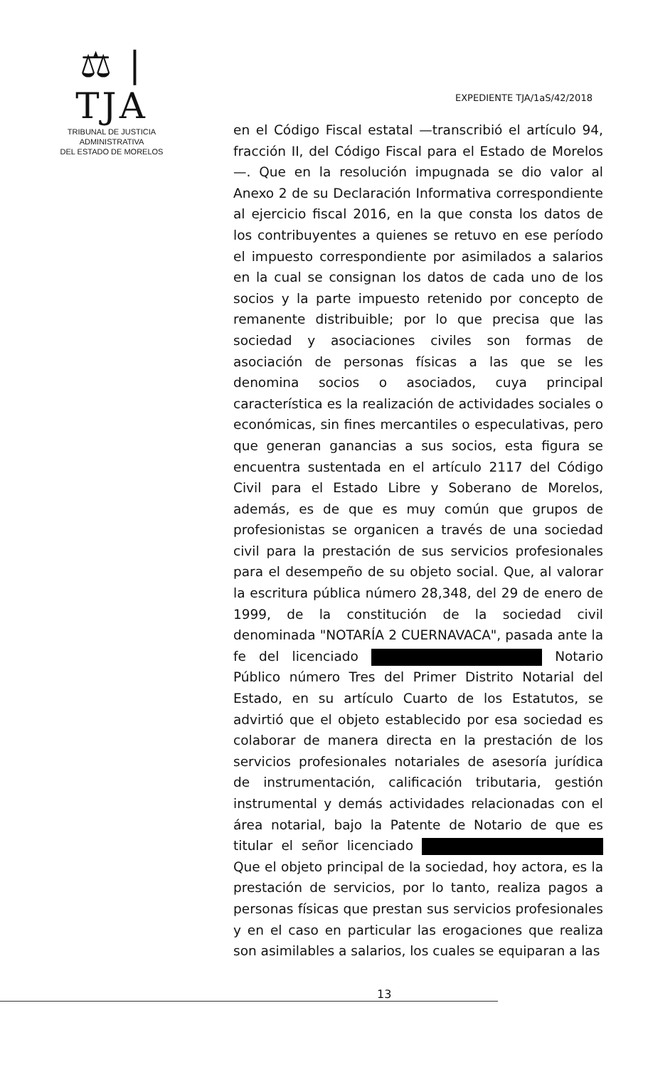⚖ | TJA
TRIBUNAL DE JUSTICIA ADMINISTRATIVA
DEL ESTADO DE MORELOS
EXPEDIENTE TJA/1aS/42/2018
en el Código Fiscal estatal —transcribió el artículo 94, fracción II, del Código Fiscal para el Estado de Morelos—. Que en la resolución impugnada se dio valor al Anexo 2 de su Declaración Informativa correspondiente al ejercicio fiscal 2016, en la que consta los datos de los contribuyentes a quienes se retuvo en ese período el impuesto correspondiente por asimilados a salarios en la cual se consignan los datos de cada uno de los socios y la parte impuesto retenido por concepto de remanente distribuible; por lo que precisa que las sociedad y asociaciones civiles son formas de asociación de personas físicas a las que se les denomina socios o asociados, cuya principal característica es la realización de actividades sociales o económicas, sin fines mercantiles o especulativas, pero que generan ganancias a sus socios, esta figura se encuentra sustentada en el artículo 2117 del Código Civil para el Estado Libre y Soberano de Morelos, además, es de que es muy común que grupos de profesionistas se organicen a través de una sociedad civil para la prestación de sus servicios profesionales para el desempeño de su objeto social. Que, al valorar la escritura pública número 28,348, del 29 de enero de 1999, de la constitución de la sociedad civil denominada "NOTARÍA 2 CUERNAVACA", pasada ante la fe del licenciado Notario Público número Tres del Primer Distrito Notarial del Estado, en su artículo Cuarto de los Estatutos, se advirtió que el objeto establecido por esa sociedad es colaborar de manera directa en la prestación de los servicios profesionales notariales de asesoría jurídica de instrumentación, calificación tributaria, gestión instrumental y demás actividades relacionadas con el área notarial, bajo la Patente de Notario de que es titular el señor licenciado Que el objeto principal de la sociedad, hoy actora, es la prestación de servicios, por lo tanto, realiza pagos a personas físicas que prestan sus servicios profesionales y en el caso en particular las erogaciones que realiza son asimilables a salarios, los cuales se equiparan a las
13